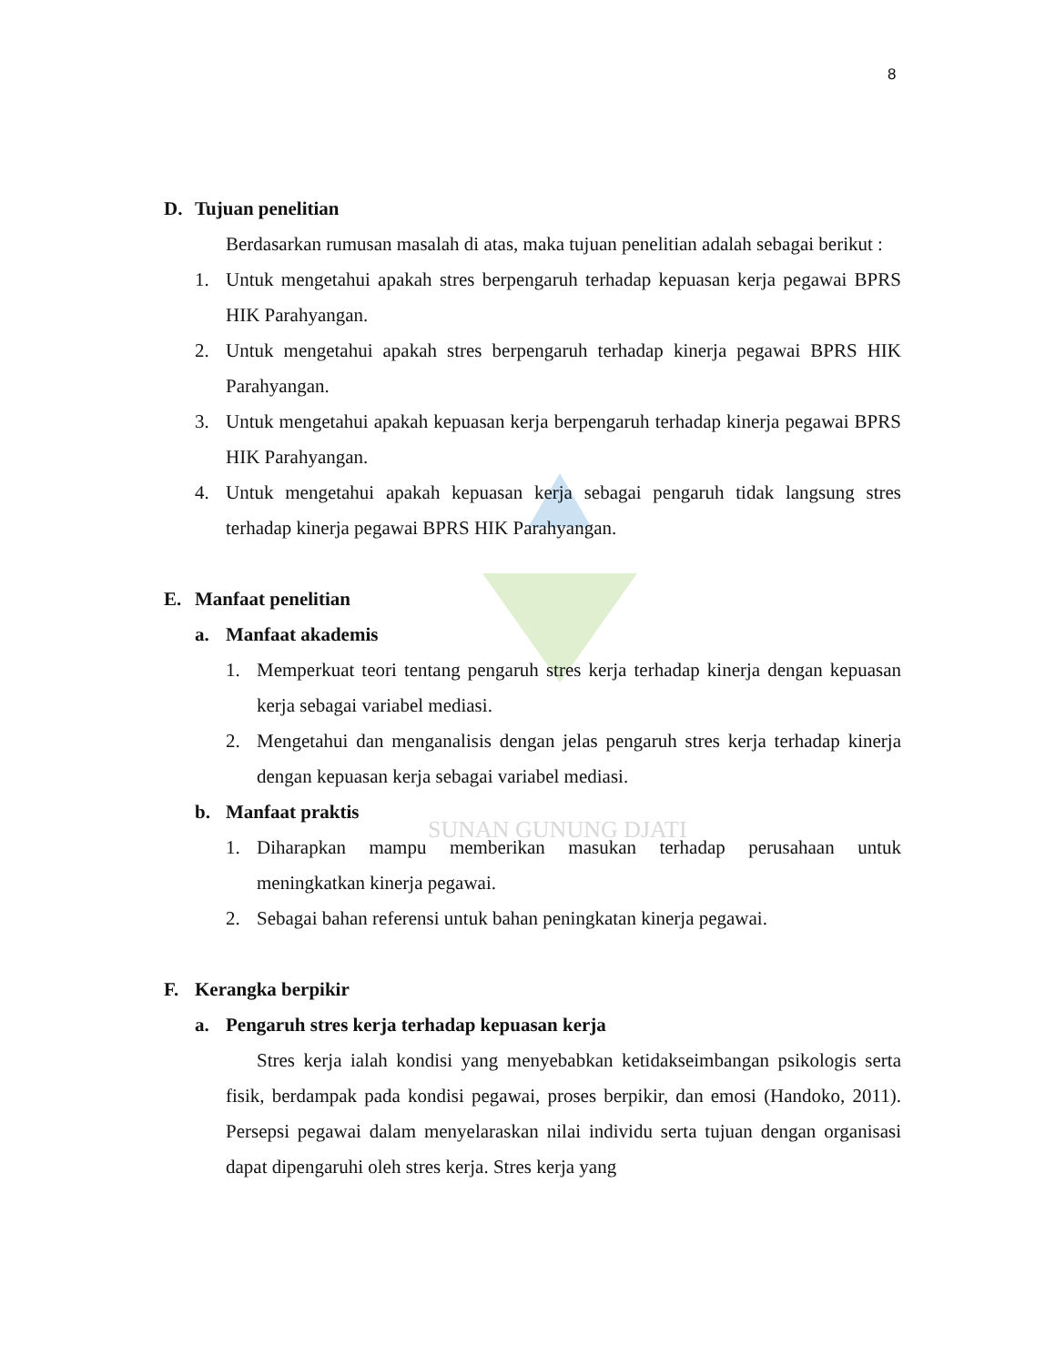SUNAN GUNUNG DJATI
8
D. Tujuan penelitian
Berdasarkan rumusan masalah di atas, maka tujuan penelitian adalah sebagai berikut :
1. Untuk mengetahui apakah stres berpengaruh terhadap kepuasan kerja pegawai BPRS HIK Parahyangan.
2. Untuk mengetahui apakah stres berpengaruh terhadap kinerja pegawai BPRS HIK Parahyangan.
3. Untuk mengetahui apakah kepuasan kerja berpengaruh terhadap kinerja pegawai BPRS HIK Parahyangan.
4. Untuk mengetahui apakah kepuasan kerja sebagai pengaruh tidak langsung stres terhadap kinerja pegawai BPRS HIK Parahyangan.
E. Manfaat penelitian
a. Manfaat akademis
1. Memperkuat teori tentang pengaruh stres kerja terhadap kinerja dengan kepuasan kerja sebagai variabel mediasi.
2. Mengetahui dan menganalisis dengan jelas pengaruh stres kerja terhadap kinerja dengan kepuasan kerja sebagai variabel mediasi.
b. Manfaat praktis
1. Diharapkan mampu memberikan masukan terhadap perusahaan untuk meningkatkan kinerja pegawai.
2. Sebagai bahan referensi untuk bahan peningkatan kinerja pegawai.
F. Kerangka berpikir
a. Pengaruh stres kerja terhadap kepuasan kerja
Stres kerja ialah kondisi yang menyebabkan ketidakseimbangan psikologis serta fisik, berdampak pada kondisi pegawai, proses berpikir, dan emosi (Handoko, 2011). Persepsi pegawai dalam menyelaraskan nilai individu serta tujuan dengan organisasi dapat dipengaruhi oleh stres kerja. Stres kerja yang